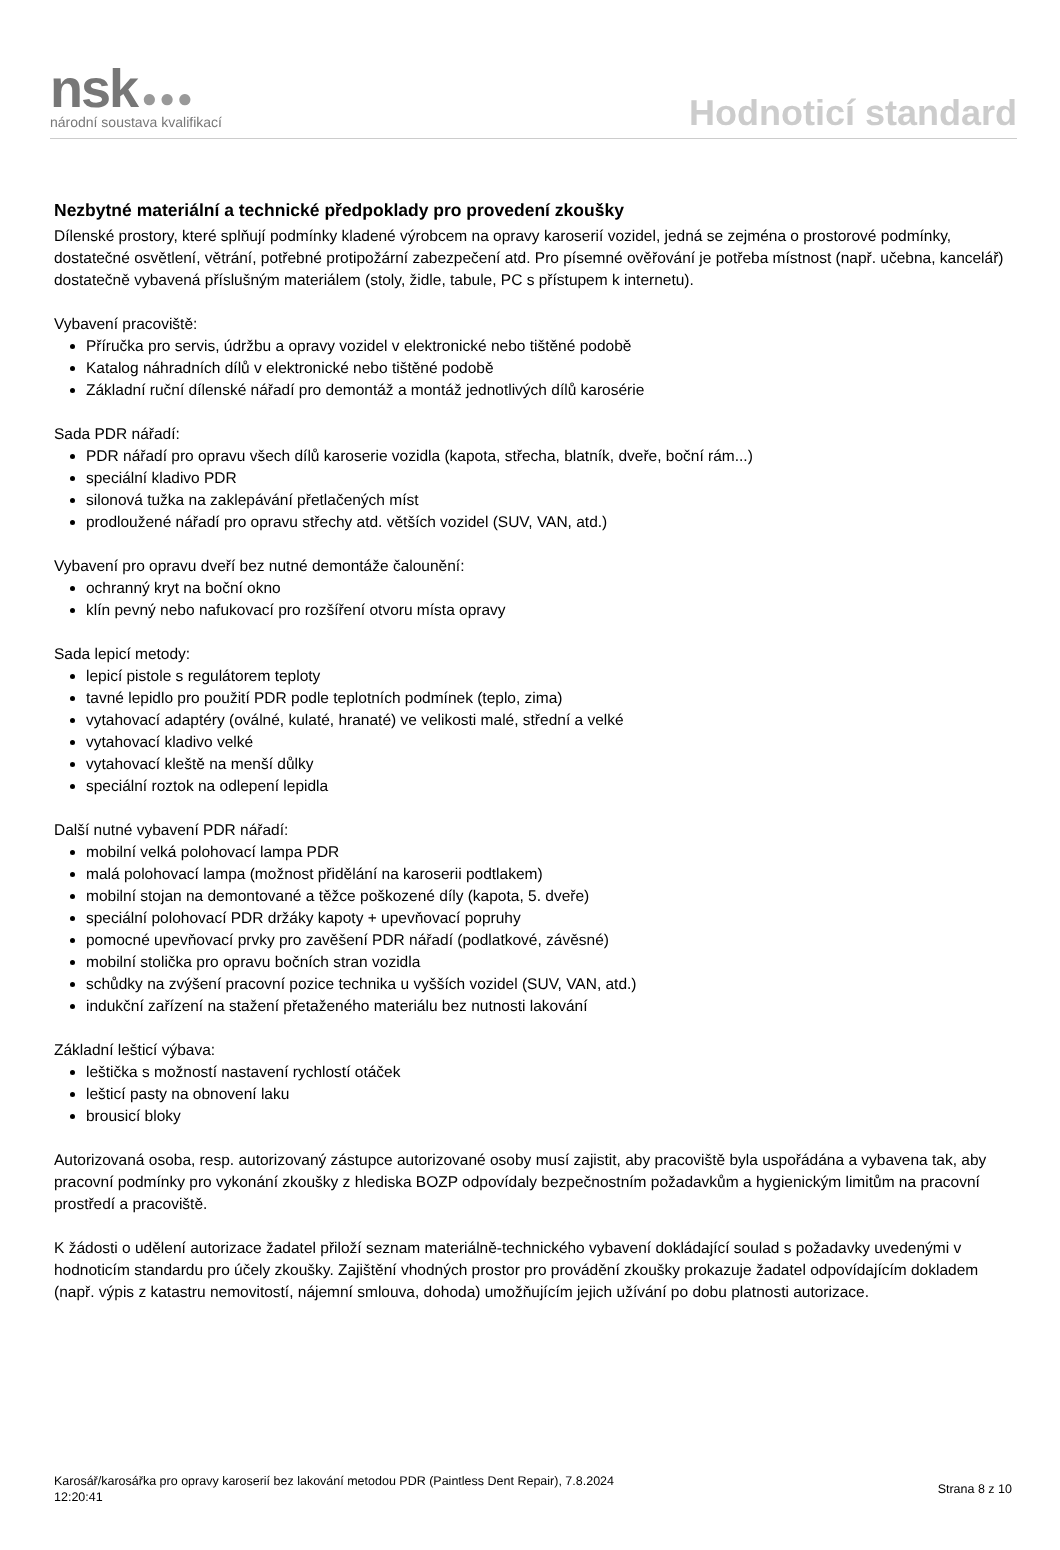nsk ●●●
národní soustava kvalifikací
Hodnoticí standard
Nezbytné materiální a technické předpoklady pro provedení zkoušky
Dílenské prostory, které splňují podmínky kladené výrobcem na opravy karoserií vozidel, jedná se zejména o prostorové podmínky, dostatečné osvětlení, větrání, potřebné protipožární zabezpečení atd. Pro písemné ověřování je potřeba místnost (např. učebna, kancelář) dostatečně vybavená příslušným materiálem (stoly, židle, tabule, PC s přístupem k internetu).
Vybavení pracoviště:
Příručka pro servis, údržbu a opravy vozidel v elektronické nebo tištěné podobě
Katalog náhradních dílů v elektronické nebo tištěné podobě
Základní ruční dílenské nářadí pro demontáž a montáž jednotlivých dílů karosérie
Sada PDR nářadí:
PDR nářadí pro opravu všech dílů karoserie vozidla (kapota, střecha, blatník, dveře, boční rám...)
speciální kladivo PDR
silonová tužka na zaklepávání přetlačených míst
prodloužené nářadí pro opravu střechy atd. větších vozidel (SUV, VAN, atd.)
Vybavení pro opravu dveří bez nutné demontáže čalounění:
ochranný kryt na boční okno
klín pevný nebo nafukovací pro rozšíření otvoru místa opravy
Sada lepicí metody:
lepicí pistole s regulátorem teploty
tavné lepidlo pro použití PDR podle teplotních podmínek (teplo, zima)
vytahovací adaptéry (oválné, kulaté, hranaté) ve velikosti malé, střední a velké
vytahovací kladivo velké
vytahovací kleště na menší důlky
speciální roztok na odlepení lepidla
Další nutné vybavení PDR nářadí:
mobilní velká polohovací lampa PDR
malá polohovací lampa (možnost přidělání na karoserii podtlakem)
mobilní stojan na demontované a těžce poškozené díly (kapota, 5. dveře)
speciální polohovací PDR držáky kapoty + upevňovací popruhy
pomocné upevňovací prvky pro zavěšení PDR nářadí (podlatkové, závěsné)
mobilní stolička pro opravu bočních stran vozidla
schůdky na zvýšení pracovní pozice technika u vyšších vozidel (SUV, VAN, atd.)
indukční zařízení na stažení přetaženého materiálu bez nutnosti lakování
Základní lešticí výbava:
leštička s možností nastavení rychlostí otáček
lešticí pasty na obnovení laku
brousicí bloky
Autorizovaná osoba, resp. autorizovaný zástupce autorizované osoby musí zajistit, aby pracoviště byla uspořádána a vybavena tak, aby pracovní podmínky pro vykonání zkoušky z hlediska BOZP odpovídaly bezpečnostním požadavkům a hygienickým limitům na pracovní prostředí a pracoviště.
K žádosti o udělení autorizace žadatel přiloží seznam materiálně-technického vybavení dokládající soulad s požadavky uvedenými v hodnoticím standardu pro účely zkoušky. Zajištění vhodných prostor pro provádění zkoušky prokazuje žadatel odpovídajícím dokladem (např. výpis z katastru nemovitostí, nájemní smlouva, dohoda) umožňujícím jejich užívání po dobu platnosti autorizace.
Karosář/karosářka pro opravy karoserií bez lakování metodou PDR (Paintless Dent Repair), 7.8.2024
12:20:41
Strana 8 z 10